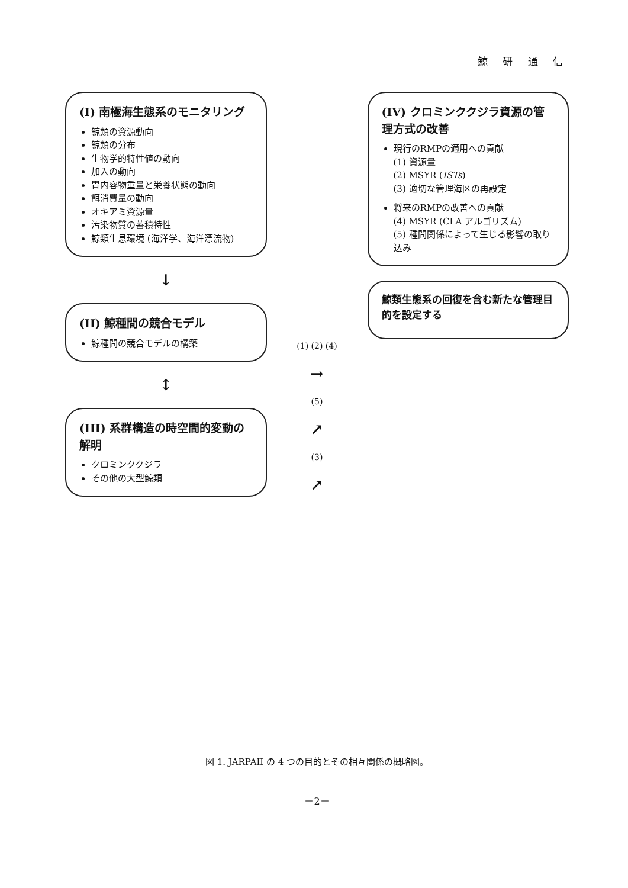鯨 研 通 信
(I) 南極海生態系のモニタリング
鯨類の資源動向
鯨類の分布
生物学的特性値の動向
加入の動向
胃内容物重量と栄養状態の動向
餌消費量の動向
オキアミ資源量
汚染物質の蓄積特性
鯨類生息環境 (海洋学、海洋漂流物)
↓
(II) 鯨種間の競合モデル
鯨種間の競合モデルの構築
↕
(III) 系群構造の時空間的変動の解明
クロミンククジラ
その他の大型鯨類
(1) (2) (4)
→
(5)
↗
(3)
↗
(IV) クロミンククジラ資源の管理方式の改善
現行のRMPの適用への貢献
(1) 資源量
(2) MSYR (ISTs)
(3) 適切な管理海区の再設定
将来のRMPの改善への貢献
(4) MSYR (CLA アルゴリズム)
(5) 種間関係によって生じる影響の取り込み
鯨類生態系の回復を含む新たな管理目的を設定する
図 1. JARPAII の 4 つの目的とその相互関係の概略図。
－2－